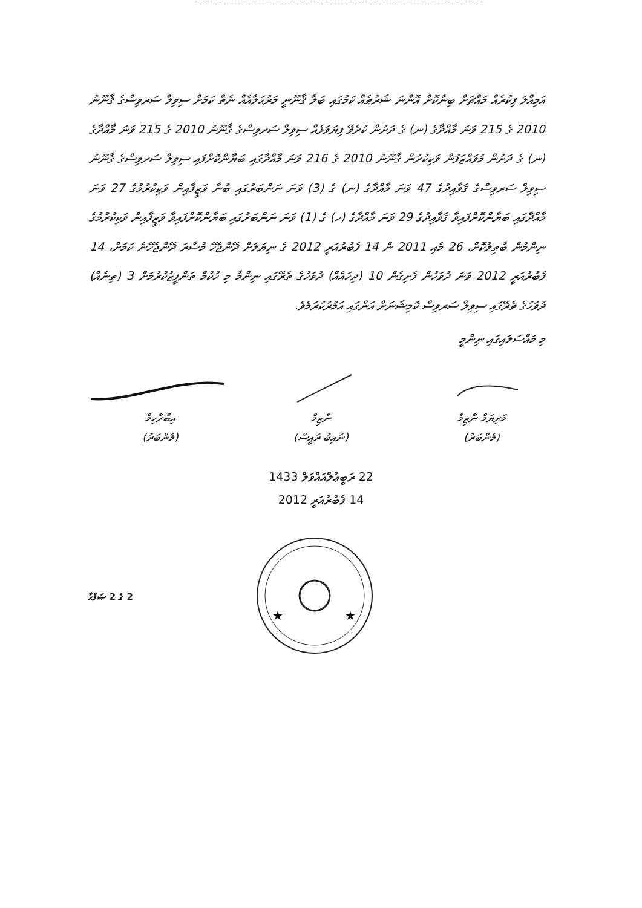އަމިއްލަ ފިކުރެއް މައްޗަށް ބިނާކޮށް އޮންނަ ޝަރުޠެއް ކަމުގައި ބަލާ ޤާނޫނީ މަރުޙަލާއެއް ނެތް ކަމަށް ސިވިލް ސަރވިސްގެ ޤާނޫނު 2010 ގެ 215 ވަނަ މާއްދާގެ (ނ) ގެ ދަށުން ކުރެވޭ ފިޔަވަޅެއް ސިވިލް ސަރވިސްގެ ޤާނޫނު 2010 ގެ 215 ވަނަ މާއްދާގެ (ނ) ގެ ދަށުން މުވައްޒަފުން ވަކިކުރުން ޤާނޫނު 2010 ގެ 216 ވަނަ މާއްދާގައި ބަޔާންކޮށްފައި ސިވިލް ސަރވިސްގެ ޤާނޫނު ސިވިލް ސަރވިސްގެ ޤަވާއިދުގެ 47 ވަނަ މާއްދާގެ (ނ) ގެ (3) ވަނަ ނަންބަރުގައި ބުނާ ވަޒީފާއިން ވަކިކުރުމުގެ 27 ވަނަ މާއްދާގައި ބަޔާންކޮށްފައިވާ ޤަވާއިދުގެ 29 ވަނަ މާއްދާގެ (ހ) ގެ (1) ވަނަ ނަންބަރުގައި ބަޔާންކޮށްފައިވާ ވަޒީފާއިން ވަކިކުރުމުގެ ނިންމުން ބާޠިލުކޮށް، 26 މެއި 2011 ން 14 ފެބުރުއަރީ 2012 ގެ ނިޔަލަށް ދޭންޖެހޭ މުސާރަ ދޭންޖެހޭނެ ކަމަށް، 14 ފެބުރުއަރީ 2012 ވަނަ ދުވަހުން ފެށިގެން 10 (ދިހައެއް) ދުވަހުގެ ތެރޭގައި ނިންމާ މި ހުކުމް ތަންފީޒުކުރުމަށް 3 (ތިނެއް) ދުވަހުގެ ތެރޭގައި ސިވިލް ސަރވިސް ކޮމިޝަނަށް އަންގައި އަމުރުކުރަމެވެ.
މި މައްސަލައިގައި ނިންމީ
މަރިޔަމް ނާޒިމާ
(މެންބަރު)
ނާޒިމް
(ނައިބު ރައީސް)
އިބްރާހިމް
(މެންބަރު)
22 ރަބީޢުލްއައްވަލް 1433
14 ފެބުރުއަރީ 2012
2 ގެ 2 ޞަފްޙާ
★
★